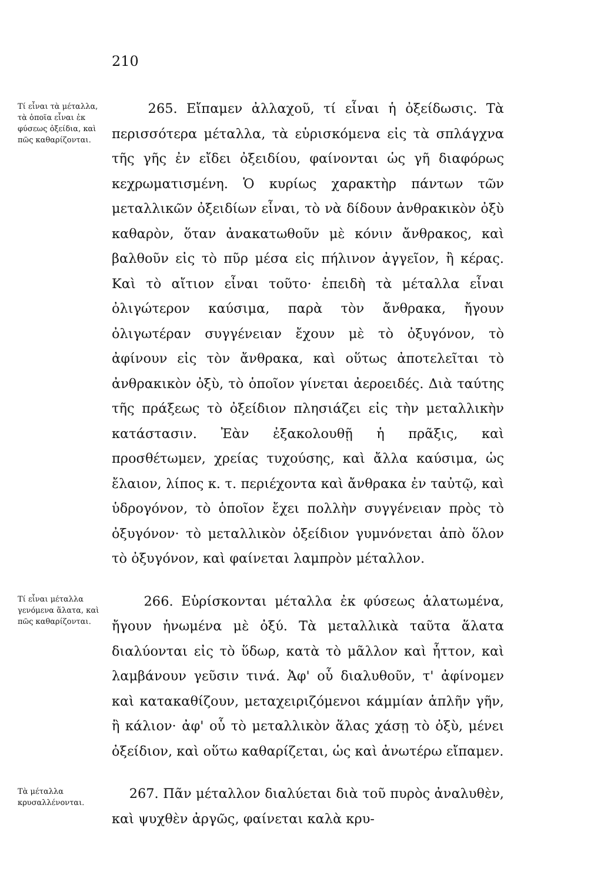210
Τί εἶναι τὰ μέταλλα, τὰ ὁποῖα εἶναι ἐκ φύσεως ὀξείδια, καὶ πῶς καθαρίζονται.
265. Εἴπαμεν ἀλλαχοῦ, τί εἶναι ἡ ὀξείδωσις. Τὰ περισσότερα μέταλλα, τὰ εὑρισκόμενα εἰς τὰ σπλάγχνα τῆς γῆς ἐν εἴδει ὀξειδίου, φαίνονται ὡς γῆ διαφόρως κεχρωματισμένη. Ὁ κυρίως χαρακτὴρ πάντων τῶν μεταλλικῶν ὀξειδίων εἶναι, τὸ νὰ δίδουν ἀνθρακικὸν ὀξὺ καθαρὸν, ὅταν ἀνακατωθοῦν μὲ κόνιν ἄνθρακος, καὶ βαλθοῦν εἰς τὸ πῦρ μέσα εἰς πήλινον ἀγγεῖον, ἢ κέρας. Καὶ τὸ αἴτιον εἶναι τοῦτο· ἐπειδὴ τὰ μέταλλα εἶναι ὀλιγώτερον καύσιμα, παρὰ τὸν ἄνθρακα, ἤγουν ὀλιγωτέραν συγγένειαν ἔχουν μὲ τὸ ὀξυγόνον, τὸ ἀφίνουν εἰς τὸν ἄνθρακα, καὶ οὕτως ἀποτελεῖται τὸ ἀνθρακικὸν ὀξὺ, τὸ ὁποῖον γίνεται ἀεροειδές. Διὰ ταύτης τῆς πράξεως τὸ ὀξείδιον πλησιάζει εἰς τὴν μεταλλικὴν κατάστασιν. Ἐὰν ἐξακολουθῇ ἡ πρᾶξις, καὶ προσθέτωμεν, χρείας τυχούσης, καὶ ἄλλα καύσιμα, ὡς ἔλαιον, λίπος κ. τ. περιέχοντα καὶ ἄνθρακα ἐν ταὐτῷ, καὶ ὑδρογόνον, τὸ ὁποῖον ἔχει πολλὴν συγγένειαν πρὸς τὸ ὀξυγόνον· τὸ μεταλλικὸν ὀξείδιον γυμνόνεται ἀπὸ ὅλον τὸ ὀξυγόνον, καὶ φαίνεται λαμπρὸν μέταλλον.
Τί εἶναι μέταλλα γενόμενα ἅλατα, καὶ πῶς καθαρίζονται.
266. Εὑρίσκονται μέταλλα ἐκ φύσεως ἁλατωμένα, ἤγουν ἡνωμένα μὲ ὀξύ. Τὰ μεταλλικὰ ταῦτα ἅλατα διαλύονται εἰς τὸ ὕδωρ, κατὰ τὸ μᾶλλον καὶ ἧττον, καὶ λαμβάνουν γεῦσιν τινά. Ἀφ' οὗ διαλυθοῦν, τ' ἀφίνομεν καὶ κατακαθίζουν, μεταχειριζόμενοι κάμμίαν ἁπλῆν γῆν, ἢ κάλιον· ἀφ' οὗ τὸ μεταλλικὸν ἅλας χάσῃ τὸ ὀξὺ, μένει ὀξείδιον, καὶ οὕτω καθαρίζεται, ὡς καὶ ἀνωτέρω εἴπαμεν.
Τὰ μέταλλα κρυσαλλένονται.
267. Πᾶν μέταλλον διαλύεται διὰ τοῦ πυρὸς ἀναλυθὲν, καὶ ψυχθὲν ἀργῶς, φαίνεται καλὰ κρυ-